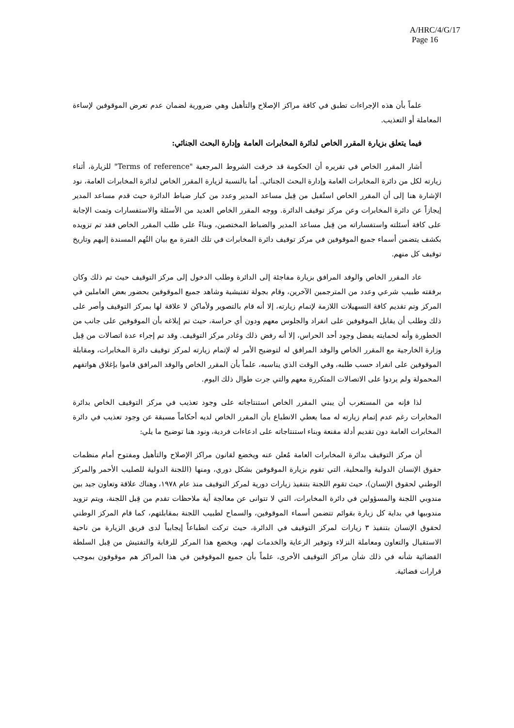A/HRC/4/G/17
Page 16
علماً بأن هذه الإجراءات تطبق في كافة مراكز الإصلاح والتأهيل وهي ضرورية لضمان عدم تعرض الموقوفين لإساءة المعاملة أو التعذيب.
فيما يتعلق بزيارة المقرر الخاص لدائرة المخابرات العامة وإدارة البحث الجنائي:
أشار المقرر الخاص في تقريره أن الحكومة قد خرقت الشروط المرجعية "Terms of reference" للزيارة، أثناء زيارته لكل من دائرة المخابرات العامة وإدارة البحث الجنائي. أما بالنسبة لزيارة المقرر الخاص لدائرة المخابرات العامة، نود الإشارة هنا إلى أن المقرر الخاص استُقبل من قِبل مساعد المدير وعدد من كبار ضباط الدائرة حيث قدم مساعد المدير إيجازاً عن دائرة المخابرات وعن مركز توقيف الدائرة. ووجه المقرر الخاص العديد من الأسئلة والاستفسارات وتمت الإجابة على كافة أسئلته واستفساراته من قِبل مساعد المدير والضباط المختصين، وبناءً على طلب المقرر الخاص فقد تم تزويده بكشف يتضمن أسماء جميع الموقوفين في مركز توقيف دائرة المخابرات في تلك الفترة مع بيان التُهم المسندة إليهم وتاريخ توقيف كل منهم.
عاد المقرر الخاص والوفد المرافق بزيارة مفاجئة إلى الدائرة وطلب الدخول إلى مركز التوقيف حيث تم ذلك وكان برفقته طبيب شرعي وعدد من المترجمين الآخرين، وقام بجولة تفتيشية وشاهد جميع الموقوفين بحضور بعض العاملين في المركز وتم تقديم كافة التسهيلات اللازمة لإتمام زيارته، إلا أنه قام بالتصوير ولأماكن لا علاقة لها بمركز التوقيف وأصر على ذلك وطلب أن يقابل الموقوفين على انفراد والجلوس معهم ودون أي حراسة، حيث تم إبلاغه بأن الموقوفين على جانب من الخطورة وأنه لحمايته يفضل وجود أحد الحراس، إلا أنه رفض ذلك وغادر مركز التوقيف. وقد تم إجراء عدة اتصالات من قِبل وزارة الخارجية مع المقرر الخاص والوفد المرافق له لتوضيح الأمر له لإتمام زيارته لمركز توقيف دائرة المخابرات، ومقابلة الموقوفين على انفراد حسب طلبه، وفي الوقت الذي يناسبه، علماً بأن المقرر الخاص والوفد المرافق قاموا بإغلاق هواتفهم المحمولة ولم يردوا على الاتصالات المتكررة معهم والتي جرت طوال ذلك اليوم.
لذا فإنه من المستغرب أن يبني المقرر الخاص استنتاجاته على وجود تعذيب في مركز التوقيف الخاص بدائرة المخابرات رغم عدم إتمام زيارته له مما يعطي الانطباع بأن المقرر الخاص لديه أحكاماً مسبقة عن وجود تعذيب في دائرة المخابرات العامة دون تقديم أدلة مقنعة وبناء استنتاجاته على ادعاءات فردية، ونود هنا توضيح ما يلي:
أن مركز التوقيف بدائرة المخابرات العامة مُعلن عنه ويخضع لقانون مراكز الإصلاح والتأهيل ومفتوح أمام منظمات حقوق الإنسان الدولية والمحلية، التي تقوم بزيارة الموقوفين بشكل دوري، ومنها (اللجنة الدولية للصليب الأحمر والمركز الوطني لحقوق الإنسان)، حيث تقوم اللجنة بتنفيذ زيارات دورية لمركز التوقيف منذ عام ١٩٧٨، وهناك علاقة وتعاون جيد بين مندوبي اللجنة والمسؤولين في دائرة المخابرات، التي لا تتوانى عن معالجة أية ملاحظات تقدم من قِبل اللجنة، ويتم تزويد مندوبيها في بداية كل زيارة بقوائم تتضمن أسماء الموقوفين، والسماح لطبيب اللجنة بمقابلتهم، كما قام المركز الوطني لحقوق الإنسان بتنفيذ ٣ زيارات لمركز التوقيف في الدائرة، حيث تركت انطباعاً إيجابياً لدى فريق الزيارة من ناحية الاستقبال والتعاون ومعاملة النزلاء وتوفير الرعاية والخدمات لهم، ويخضع هذا المركز للرقابة والتفتيش من قِبل السلطة القضائية شأنه في ذلك شأن مراكز التوقيف الأخرى، علماً بأن جميع الموقوفين في هذا المراكز هم موقوفون بموجب قرارات قضائية.